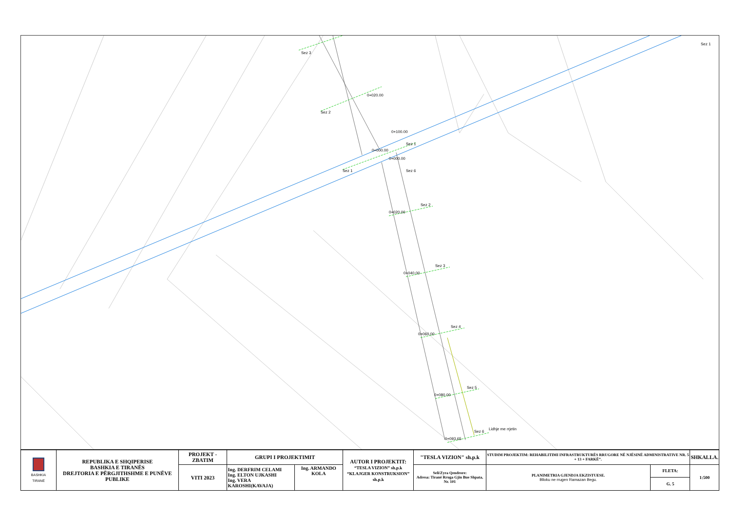Sez 3
Sez 2
0+020.00
Sez 1
0+000.00
0+000.00
Sez 1
0+020.00
Sez 2
0+040.00
Sez 3
0+060.00
Sez 4
0+080.00
Sez 5
0+093.65
Sez 6
Lidhje me rrjetin
0+100.00
Sez 6
Sez 1
| BASHKIA TIRANË | REPUBLIKA E SHQIPERISE BASHKIA E TIRANËS DREJTORIA E PËRGJITHSHME E PUNËVE PUBLIKE | PROJEKT - ZBATIM | GRUPI I PROJEKTIMIT | | AUTOR I PROJEKTIT: “TESLA VIZION” sh.p.k “KLAJGER KONSTRUKSION” sh.p.k | "TESLA VIZION" sh.p.k | STUDIM PROJEKTIM: REHABILITIMI INFRASTRUKTURËS RRUGORE NË NJËSINË ADMINISTRATIVE NR. 5 + 13 + FARKË”. | | SHKALLA. |
| | | VITI 2023 | Ing. DERFRIM CELAMI Ing. ELTON UJKASHI Ing. VERA KAROSHI(KAVAJA) | Ing. ARMANDO KOLA | | Seli/Zyra Qendrore: Adresa: Tiranë Rruga Gjin Bue Shpata, Nr. 101 | PLANIMETRIA GJENDJA EKZISTUESE. Blloku ne rrugen Ramazan Begu. | FLETA: | 1:500 |
| | | | | | | | | G. 5 | |